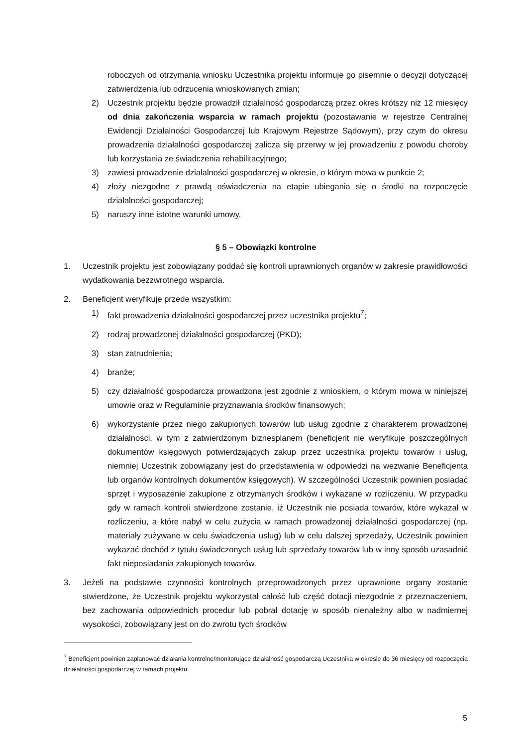roboczych od otrzymania wniosku Uczestnika projektu informuje go pisemnie o decyzji dotyczącej zatwierdzenia lub odrzucenia wnioskowanych zmian;
2) Uczestnik projektu będzie prowadził działalność gospodarczą przez okres krótszy niż 12 miesięcy od dnia zakończenia wsparcia w ramach projektu (pozostawanie w rejestrze Centralnej Ewidencji Działalności Gospodarczej lub Krajowym Rejestrze Sądowym), przy czym do okresu prowadzenia działalności gospodarczej zalicza się przerwy w jej prowadzeniu z powodu choroby lub korzystania ze świadczenia rehabilitacyjnego;
3) zawiesi prowadzenie działalności gospodarczej w okresie, o którym mowa w punkcie 2;
4) złoży niezgodne z prawdą oświadczenia na etapie ubiegania się o środki na rozpoczęcie działalności gospodarczej;
5) naruszy inne istotne warunki umowy.
§ 5 – Obowiązki kontrolne
1. Uczestnik projektu jest zobowiązany poddać się kontroli uprawnionych organów w zakresie prawidłowości wydatkowania bezzwrotnego wsparcia.
2. Beneficjent weryfikuje przede wszystkim:
1) fakt prowadzenia działalności gospodarczej przez uczestnika projektu<sup>7</sup>;
2) rodzaj prowadzonej działalności gospodarczej (PKD);
3) stan zatrudnienia;
4) branże;
5) czy działalność gospodarcza prowadzona jest zgodnie z wnioskiem, o którym mowa w niniejszej umowie oraz w Regulaminie przyznawania środków finansowych;
6) wykorzystanie przez niego zakupionych towarów lub usług zgodnie z charakterem prowadzonej działalności, w tym z zatwierdzonym biznesplanem (beneficjent nie weryfikuje poszczególnych dokumentów księgowych potwierdzających zakup przez uczestnika projektu towarów i usług, niemniej Uczestnik zobowiązany jest do przedstawienia w odpowiedzi na wezwanie Beneficjenta lub organów kontrolnych dokumentów księgowych). W szczególności Uczestnik powinien posiadać sprzęt i wyposażenie zakupione z otrzymanych środków i wykazane w rozliczeniu. W przypadku gdy w ramach kontroli stwierdzone zostanie, iż Uczestnik nie posiada towarów, które wykazał w rozliczeniu, a które nabył w celu zużycia w ramach prowadzonej działalności gospodarczej (np. materiały zużywane w celu świadczenia usług) lub w celu dalszej sprzedaży, Uczestnik powinien wykazać dochód z tytułu świadczonych usług lub sprzedaży towarów lub w inny sposób uzasadnić fakt nieposiadania zakupionych towarów.
3. Jeżeli na podstawie czynności kontrolnych przeprowadzonych przez uprawnione organy zostanie stwierdzone, że Uczestnik projektu wykorzystał całość lub część dotacji niezgodnie z przeznaczeniem, bez zachowania odpowiednich procedur lub pobrał dotację w sposób nienależny albo w nadmiernej wysokości, zobowiązany jest on do zwrotu tych środków
<sup>7</sup> Beneficjent powinien zaplanować działania kontrolne/monitorujące działalność gospodarczą Uczestnika w okresie do 36 miesięcy od rozpoczęcia działalności gospodarczej w ramach projektu.
5